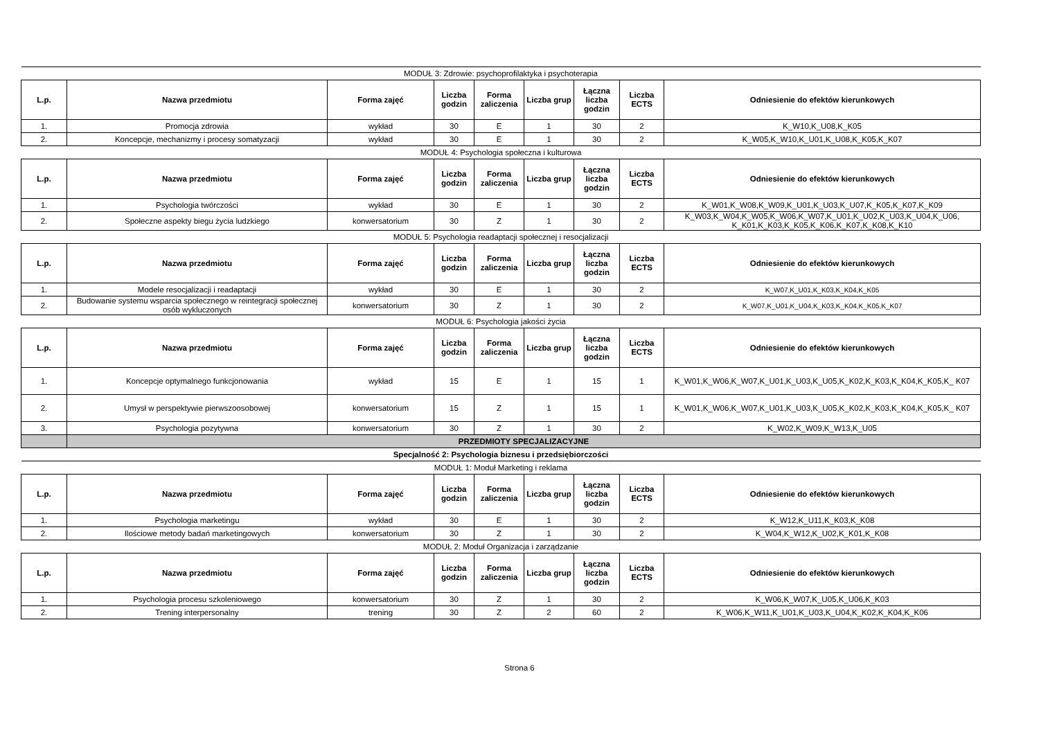| MODUŁ 3: Zdrowie: psychoprofilaktyka i psychoterapia | | | | | | | | |
| L.p. | Nazwa przedmiotu | Forma zajęć | Liczba godzin | Forma zaliczenia | Liczba grup | Łączna liczba godzin | Liczba ECTS | Odniesienie do efektów kierunkowych |
| 1. | Promocja zdrowia | wykład | 30 | E | 1 | 30 | 2 | K_W10,K_U08,K_K05 |
| 2. | Koncepcje, mechanizmy i procesy somatyzacji | wykład | 30 | E | 1 | 30 | 2 | K_W05,K_W10,K_U01,K_U08,K_K05,K_K07 |
| MODUŁ 4: Psychologia społeczna i kulturowa | | | | | | | | |
| L.p. | Nazwa przedmiotu | Forma zajęć | Liczba godzin | Forma zaliczenia | Liczba grup | Łączna liczba godzin | Liczba ECTS | Odniesienie do efektów kierunkowych |
| 1. | Psychologia twórczości | wykład | 30 | E | 1 | 30 | 2 | K_W01,K_W08,K_W09,K_U01,K_U03,K_U07,K_K05,K_K07,K_K09 |
| 2. | Społeczne aspekty biegu życia ludzkiego | konwersatorium | 30 | Z | 1 | 30 | 2 | K_W03,K_W04,K_W05,K_W06,K_W07,K_U01,K_U02,K_U03,K_U04,K_U06, K_K01,K_K03,K_K05,K_K06,K_K07,K_K08,K_K10 |
| MODUŁ 5: Psychologia readaptacji społecznej i resocjalizacji | | | | | | | | |
| L.p. | Nazwa przedmiotu | Forma zajęć | Liczba godzin | Forma zaliczenia | Liczba grup | Łączna liczba godzin | Liczba ECTS | Odniesienie do efektów kierunkowych |
| 1. | Modele resocjalizacji i readaptacji | wykład | 30 | E | 1 | 30 | 2 | K_W07,K_U01,K_K03,K_K04,K_K05 |
| 2. | Budowanie systemu wsparcia społecznego w reintegracji społecznej osób wykluczonych | konwersatorium | 30 | Z | 1 | 30 | 2 | K_W07,K_U01,K_U04,K_K03,K_K04,K_K05,K_K07 |
| MODUŁ 6: Psychologia jakości życia | | | | | | | | |
| L.p. | Nazwa przedmiotu | Forma zajęć | Liczba godzin | Forma zaliczenia | Liczba grup | Łączna liczba godzin | Liczba ECTS | Odniesienie do efektów kierunkowych |
| 1. | Koncepcje optymalnego funkcjonowania | wykład | 15 | E | 1 | 15 | 1 | K_W01,K_W06,K_W07,K_U01,K_U03,K_U05,K_K02,K_K03,K_K04,K_K05,K_ K07 |
| 2. | Umysł w perspektywie pierwszoosobowej | konwersatorium | 15 | Z | 1 | 15 | 1 | K_W01,K_W06,K_W07,K_U01,K_U03,K_U05,K_K02,K_K03,K_K04,K_K05,K_ K07 |
| 3. | Psychologia pozytywna | konwersatorium | 30 | Z | 1 | 30 | 2 | K_W02,K_W09,K_W13,K_U05 |
| | PRZEDMIOTY SPECJALIZACYJNE | | | | | | | |
| Specjalność 2: Psychologia biznesu i przedsiębiorczości | | | | | | | | |
| MODUŁ 1: Moduł Marketing i reklama | | | | | | | | |
| L.p. | Nazwa przedmiotu | Forma zajęć | Liczba godzin | Forma zaliczenia | Liczba grup | Łączna liczba godzin | Liczba ECTS | Odniesienie do efektów kierunkowych |
| 1. | Psychologia marketingu | wykład | 30 | E | 1 | 30 | 2 | K_W12,K_U11,K_K03,K_K08 |
| 2. | Ilościowe metody badań marketingowych | konwersatorium | 30 | Z | 1 | 30 | 2 | K_W04,K_W12,K_U02,K_K01,K_K08 |
| MODUŁ 2: Moduł Organizacja i zarządzanie | | | | | | | | |
| L.p. | Nazwa przedmiotu | Forma zajęć | Liczba godzin | Forma zaliczenia | Liczba grup | Łączna liczba godzin | Liczba ECTS | Odniesienie do efektów kierunkowych |
| 1. | Psychologia procesu szkoleniowego | konwersatorium | 30 | Z | 1 | 30 | 2 | K_W06,K_W07,K_U05,K_U06,K_K03 |
| 2. | Trening interpersonalny | trening | 30 | Z | 2 | 60 | 2 | K_W06,K_W11,K_U01,K_U03,K_U04,K_K02,K_K04,K_K06 |
Strona 6